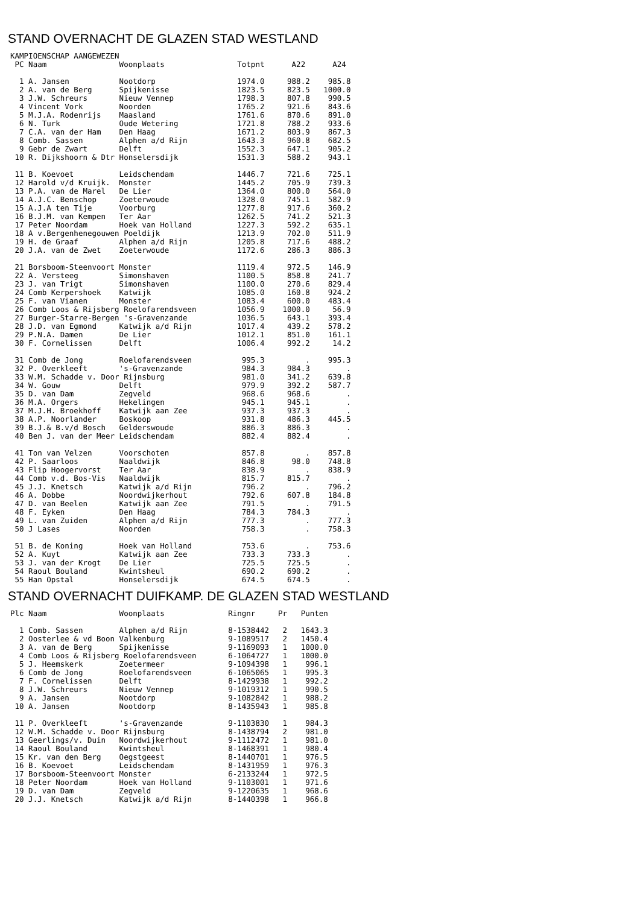STAND OVERNACHT DE GLAZEN STAD WESTLAND
KAMPIOENSCHAP AANGEWEZEN
 PC Naam                Woonplaats                Totpnt      A22      A24

  1 A. Jansen           Nootdorp                  1974.0     988.2    985.8
  2 A. van de Berg      Spijkenisse               1823.5     823.5   1000.0
  3 J.W. Schreurs       Nieuw Vennep              1798.3     807.8    990.5
  4 Vincent Vork        Noorden                   1765.2     921.6    843.6
  5 M.J.A. Rodenrijs    Maasland                  1761.6     870.6    891.0
  6 N. Turk             Oude Wetering             1721.8     788.2    933.6
  7 C.A. van der Ham    Den Haag                  1671.2     803.9    867.3
  8 Comb. Sassen        Alphen a/d Rijn           1643.3     960.8    682.5
  9 Gebr de Zwart       Delft                     1552.3     647.1    905.2
 10 R. Dijkshoorn & Dtr Honselersdijk             1531.3     588.2    943.1

 11 B. Koevoet          Leidschendam              1446.7     721.6    725.1
 12 Harold v/d Kruijk.  Monster                   1445.2     705.9    739.3
 13 P.A. van de Marel   De Lier                   1364.0     800.0    564.0
 14 A.J.C. Benschop     Zoeterwoude               1328.0     745.1    582.9
 15 A.J.A ten Tije      Voorburg                  1277.8     917.6    360.2
 16 B.J.M. van Kempen   Ter Aar                   1262.5     741.2    521.3
 17 Peter Noordam       Hoek van Holland          1227.3     592.2    635.1
 18 A v.Bergenhenegouwen Poeldijk                 1213.9     702.0    511.9
 19 H. de Graaf         Alphen a/d Rijn           1205.8     717.6    488.2
 20 J.A. van de Zwet    Zoeterwoude               1172.6     286.3    886.3

 21 Borsboom-Steenvoort Monster                   1119.4     972.5    146.9
 22 A. Versteeg         Simonshaven               1100.5     858.8    241.7
 23 J. van Trigt        Simonshaven               1100.0     270.6    829.4
 24 Comb Kerpershoek    Katwijk                   1085.0     160.8    924.2
 25 F. van Vianen       Monster                   1083.4     600.0    483.4
 26 Comb Loos & Rijsberg Roelofarendsveen         1056.9    1000.0     56.9
 27 Burger-Starre-Bergen 's-Gravenzande           1036.5     643.1    393.4
 28 J.D. van Egmond     Katwijk a/d Rijn          1017.4     439.2    578.2
 29 P.N.A. Damen        De Lier                   1012.1     851.0    161.1
 30 F. Cornelissen      Delft                     1006.4     992.2     14.2

 31 Comb de Jong        Roelofarendsveen           995.3         .    995.3
 32 P. Overkleeft       's-Gravenzande             984.3     984.3        .
 33 W.M. Schadde v. Door Rijnsburg                 981.0     341.2    639.8
 34 W. Gouw             Delft                      979.9     392.2    587.7
 35 D. van Dam          Zegveld                    968.6     968.6        .
 36 M.A. Orgers         Hekelingen                 945.1     945.1        .
 37 M.J.H. Broekhoff    Katwijk aan Zee            937.3     937.3        .
 38 A.P. Noorlander     Boskoop                    931.8     486.3    445.5
 39 B.J.& B.v/d Bosch   Gelderswoude               886.3     886.3        .
 40 Ben J. van der Meer Leidschendam               882.4     882.4        .

 41 Ton van Velzen      Voorschoten                857.8         .    857.8
 42 P. Saarloos         Naaldwijk                  846.8      98.0    748.8
 43 Flip Hoogervorst    Ter Aar                    838.9         .    838.9
 44 Comb v.d. Bos-Vis   Naaldwijk                  815.7     815.7        .
 45 J.J. Knetsch        Katwijk a/d Rijn           796.2         .    796.2
 46 A. Dobbe            Noordwijkerhout            792.6     607.8    184.8
 47 D. van Beelen       Katwijk aan Zee            791.5         .    791.5
 48 F. Eyken            Den Haag                   784.3     784.3        .
 49 L. van Zuiden       Alphen a/d Rijn            777.3         .    777.3
 50 J Lases             Noorden                    758.3         .    758.3

 51 B. de Koning        Hoek van Holland           753.6         .    753.6
 52 A. Kuyt             Katwijk aan Zee            733.3     733.3        .
 53 J. van der Krogt    De Lier                    725.5     725.5        .
 54 Raoul Bouland       Kwintsheul                 690.2     690.2        .
 55 Han Opstal          Honselersdijk              674.5     674.5        .
STAND OVERNACHT DUIFKAMP. DE GLAZEN STAD WESTLAND
Plc Naam                Woonplaats              Ringnr     Pr   Punten

  1 Comb. Sassen        Alphen a/d Rijn         8-1538442   2   1643.3
  2 Oosterlee & vd Boon Valkenburg              9-1089517   2   1450.4
  3 A. van de Berg      Spijkenisse             9-1169093   1   1000.0
  4 Comb Loos & Rijsberg Roelofarendsveen       6-1064727   1   1000.0
  5 J. Heemskerk        Zoetermeer              9-1094398   1    996.1
  6 Comb de Jong        Roelofarendsveen        6-1065065   1    995.3
  7 F. Cornelissen      Delft                   8-1429938   1    992.2
  8 J.W. Schreurs       Nieuw Vennep            9-1019312   1    990.5
  9 A. Jansen           Nootdorp                9-1082842   1    988.2
 10 A. Jansen           Nootdorp                8-1435943   1    985.8

 11 P. Overkleeft       's-Gravenzande          9-1103830   1    984.3
 12 W.M. Schadde v. Door Rijnsburg              8-1438794   2    981.0
 13 Geerlings/v. Duin   Noordwijkerhout         9-1112472   1    981.0
 14 Raoul Bouland       Kwintsheul              8-1468391   1    980.4
 15 Kr. van den Berg    Oegstgeest              8-1440701   1    976.5
 16 B. Koevoet          Leidschendam            8-1431959   1    976.3
 17 Borsboom-Steenvoort Monster                 6-2133244   1    972.5
 18 Peter Noordam       Hoek van Holland        9-1103001   1    971.6
 19 D. van Dam          Zegveld                 9-1220635   1    968.6
 20 J.J. Knetsch        Katwijk a/d Rijn        8-1440398   1    966.8